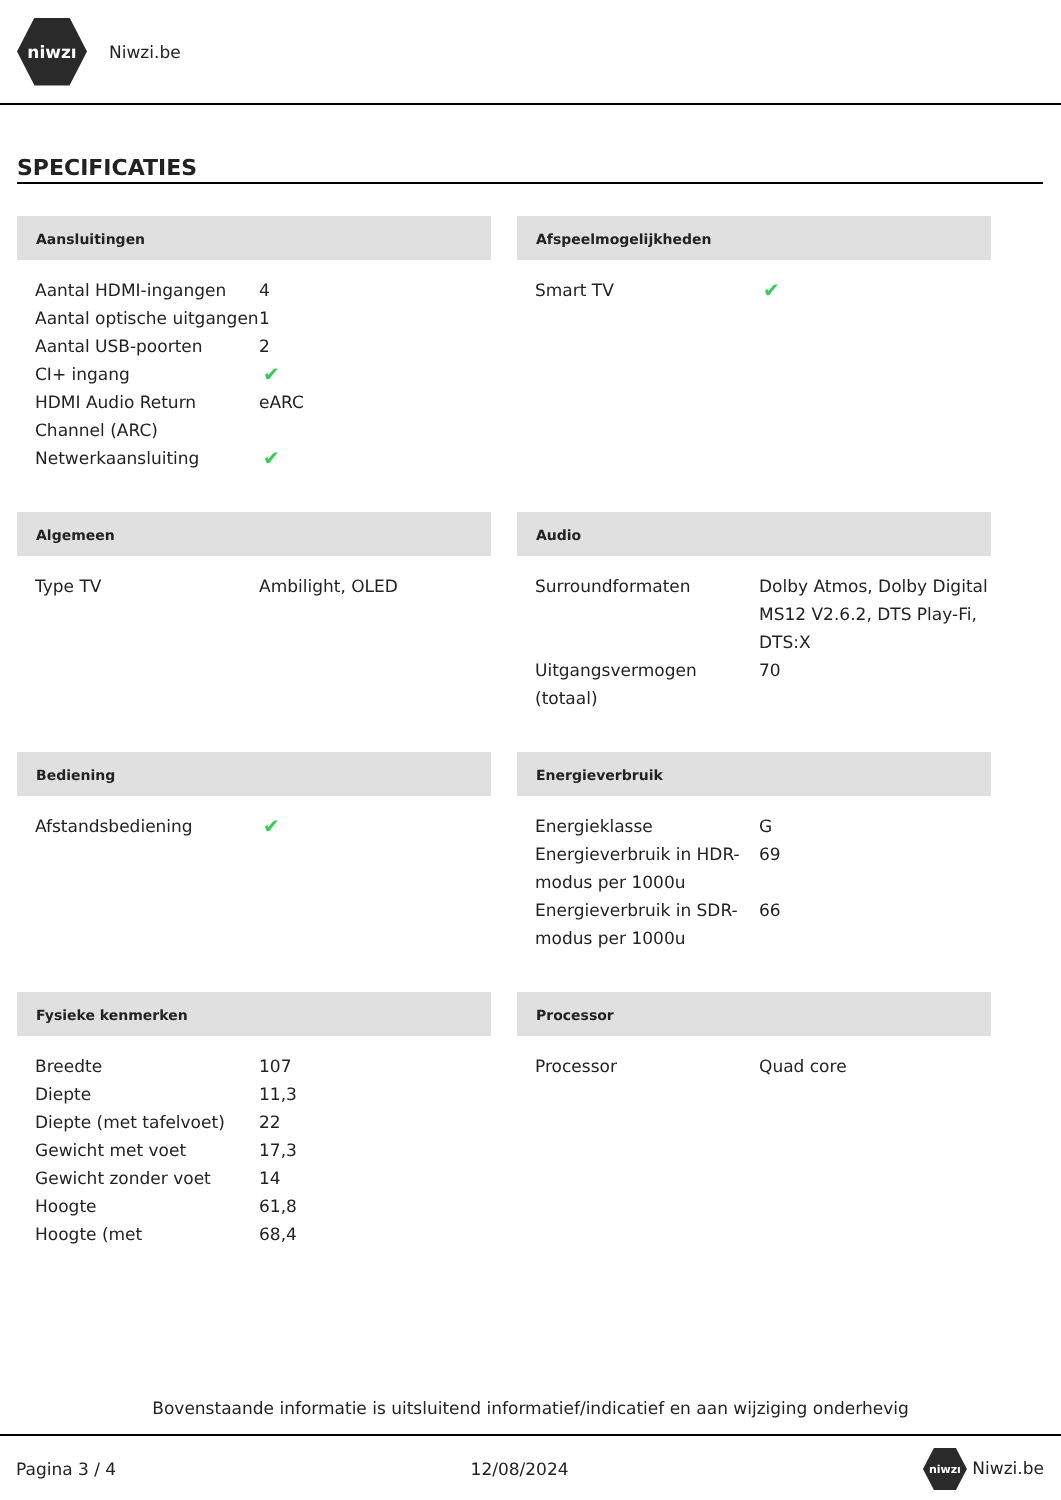niwzı
Niwzi.be
SPECIFICATIES
Aansluitingen
| Aantal HDMI-ingangen | 4 |
| Aantal optische uitgangen | 1 |
| Aantal USB-poorten | 2 |
| CI+ ingang | ✔ |
| HDMI Audio Return Channel (ARC) | eARC |
| Netwerkaansluiting | ✔ |
Afspeelmogelijkheden
| Smart TV | ✔ |
Algemeen
| Type TV | Ambilight, OLED |
Audio
| Surroundformaten | Dolby Atmos, Dolby Digital MS12 V2.6.2, DTS Play-Fi, DTS:X |
| Uitgangsvermogen (totaal) | 70 |
Bediening
| Afstandsbediening | ✔ |
Energieverbruik
| Energieklasse | G |
| Energieverbruik in HDR-modus per 1000u | 69 |
| Energieverbruik in SDR-modus per 1000u | 66 |
Fysieke kenmerken
| Breedte | 107 |
| Diepte | 11,3 |
| Diepte (met tafelvoet) | 22 |
| Gewicht met voet | 17,3 |
| Gewicht zonder voet | 14 |
| Hoogte | 61,8 |
| Hoogte (met | 68,4 |
Processor
| Processor | Quad core |
Bovenstaande informatie is uitsluitend informatief/indicatief en aan wijziging onderhevig
Pagina 3 / 4 12/08/2024 niwzı Niwzi.be